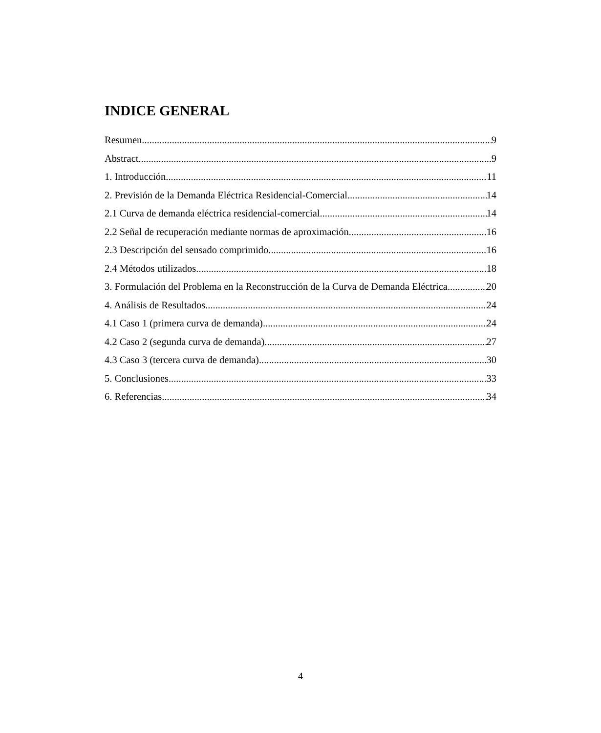INDICE GENERAL
Resumen 9
Abstract 9
1. Introducción 11
2. Previsión de la Demanda Eléctrica Residencial-Comercial 14
2.1 Curva de demanda eléctrica residencial-comercial 14
2.2 Señal de recuperación mediante normas de aproximación 16
2.3 Descripción del sensado comprimido 16
2.4 Métodos utilizados 18
3. Formulación del Problema en la Reconstrucción de la Curva de Demanda Eléctrica 20
4. Análisis de Resultados 24
4.1 Caso 1 (primera curva de demanda) 24
4.2 Caso 2 (segunda curva de demanda) 27
4.3 Caso 3 (tercera curva de demanda) 30
5. Conclusiones 33
6. Referencias 34
4